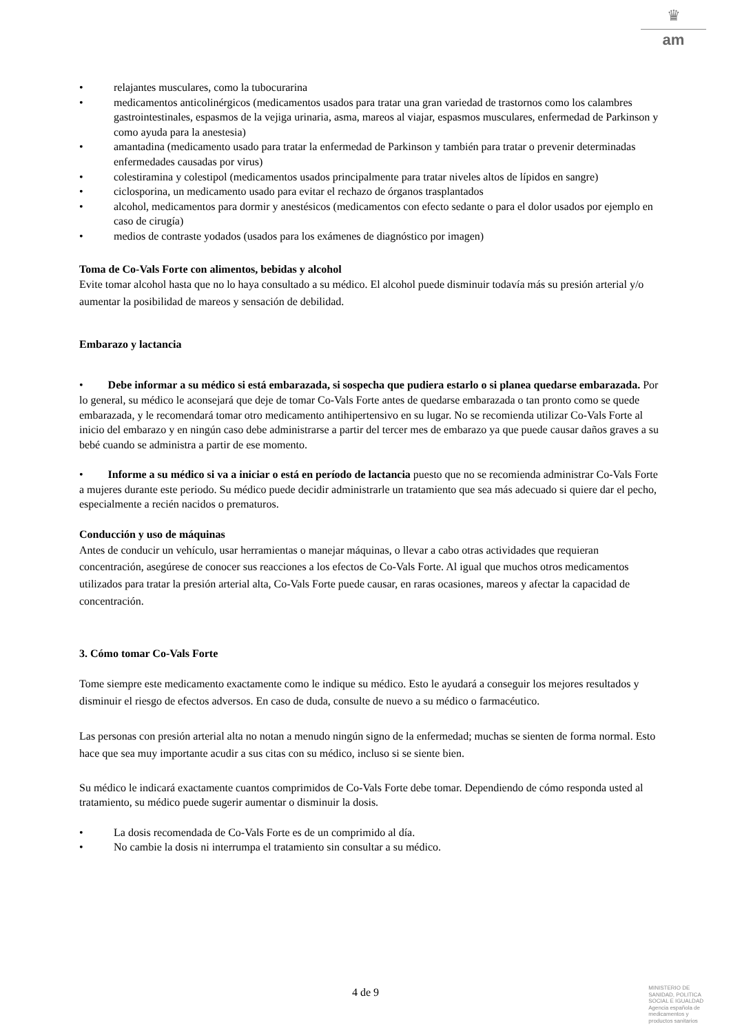♛
am
• relajantes musculares, como la tubocurarina
• medicamentos anticolinérgicos (medicamentos usados para tratar una gran variedad de trastornos como los calambres gastrointestinales, espasmos de la vejiga urinaria, asma, mareos al viajar, espasmos musculares, enfermedad de Parkinson y como ayuda para la anestesia)
• amantadina (medicamento usado para tratar la enfermedad de Parkinson y también para tratar o prevenir determinadas enfermedades causadas por virus)
• colestiramina y colestipol (medicamentos usados principalmente para tratar niveles altos de lípidos en sangre)
• ciclosporina, un medicamento usado para evitar el rechazo de órganos trasplantados
• alcohol, medicamentos para dormir y anestésicos (medicamentos con efecto sedante o para el dolor usados por ejemplo en caso de cirugía)
• medios de contraste yodados (usados para los exámenes de diagnóstico por imagen)
Toma de Co-Vals Forte con alimentos, bebidas y alcohol
Evite tomar alcohol hasta que no lo haya consultado a su médico. El alcohol puede disminuir todavía más su presión arterial y/o aumentar la posibilidad de mareos y sensación de debilidad.
Embarazo y lactancia
• Debe informar a su médico si está embarazada, si sospecha que pudiera estarlo o si planea quedarse embarazada. Por lo general, su médico le aconsejará que deje de tomar Co-Vals Forte antes de quedarse embarazada o tan pronto como se quede embarazada, y le recomendará tomar otro medicamento antihipertensivo en su lugar. No se recomienda utilizar Co-Vals Forte al inicio del embarazo y en ningún caso debe administrarse a partir del tercer mes de embarazo ya que puede causar daños graves a su bebé cuando se administra a partir de ese momento.
• Informe a su médico si va a iniciar o está en período de lactancia puesto que no se recomienda administrar Co-Vals Forte a mujeres durante este periodo. Su médico puede decidir administrarle un tratamiento que sea más adecuado si quiere dar el pecho, especialmente a recién nacidos o prematuros.
Conducción y uso de máquinas
Antes de conducir un vehículo, usar herramientas o manejar máquinas, o llevar a cabo otras actividades que requieran concentración, asegúrese de conocer sus reacciones a los efectos de Co-Vals Forte. Al igual que muchos otros medicamentos utilizados para tratar la presión arterial alta, Co-Vals Forte puede causar, en raras ocasiones, mareos y afectar la capacidad de concentración.
3. Cómo tomar Co-Vals Forte
Tome siempre este medicamento exactamente como le indique su médico. Esto le ayudará a conseguir los mejores resultados y disminuir el riesgo de efectos adversos. En caso de duda, consulte de nuevo a su médico o farmacéutico.
Las personas con presión arterial alta no notan a menudo ningún signo de la enfermedad; muchas se sienten de forma normal. Esto hace que sea muy importante acudir a sus citas con su médico, incluso si se siente bien.
Su médico le indicará exactamente cuantos comprimidos de Co-Vals Forte debe tomar. Dependiendo de cómo responda usted al tratamiento, su médico puede sugerir aumentar o disminuir la dosis.
• La dosis recomendada de Co-Vals Forte es de un comprimido al día.
• No cambie la dosis ni interrumpa el tratamiento sin consultar a su médico.
4 de 9
MINISTERIO DE
SANIDAD, POLITICA
SOCIAL E IGUALDAD
Agencia española de
medicamentos y
productos sanitarios